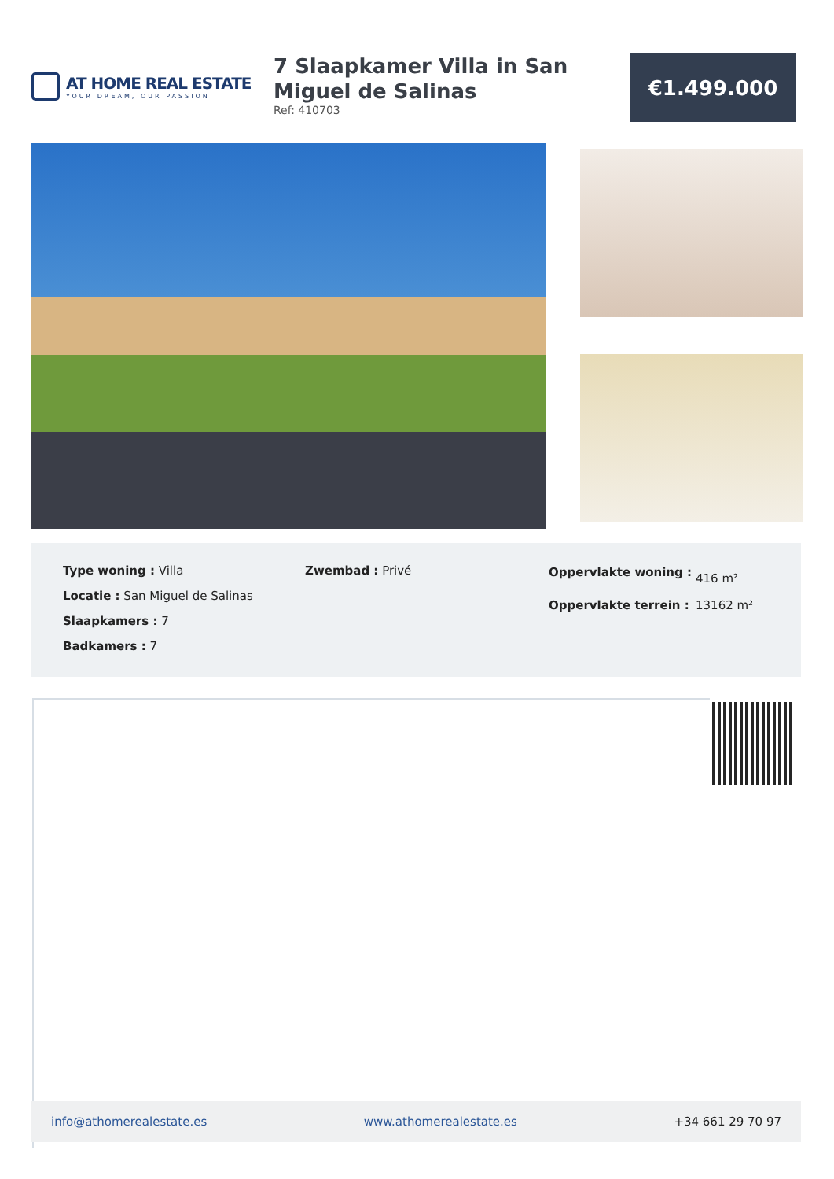AT HOME REAL ESTATE
YOUR DREAM, OUR PASSION
7 Slaapkamer Villa in San Miguel de Salinas
Ref: 410703
€1.499.000
Type woning : Villa
Locatie : San Miguel de Salinas
Slaapkamers : 7
Badkamers : 7
Zwembad : Privé
| Oppervlakte woning : | 416 m² |
| Oppervlakte terrein : | 13162 m² |
info@athomerealestate.es www.athomerealestate.es +34 661 29 70 97